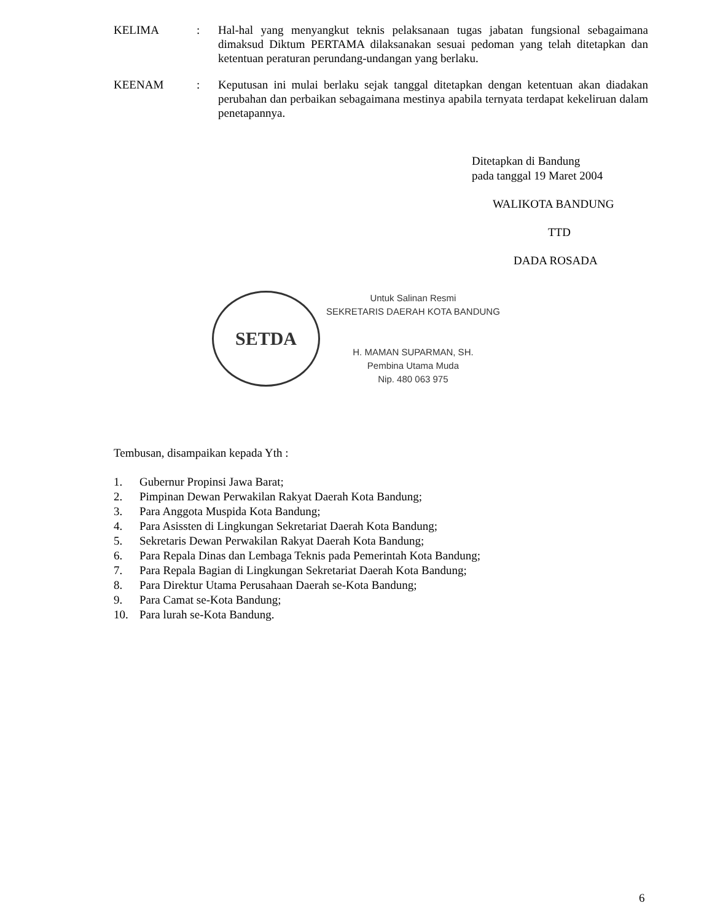KELIMA : Hal-hal yang menyangkut teknis pelaksanaan tugas jabatan fungsional sebagaimana dimaksud Diktum PERTAMA dilaksanakan sesuai pedoman yang telah ditetapkan dan ketentuan peraturan perundang-undangan yang berlaku.
KEENAM : Keputusan ini mulai berlaku sejak tanggal ditetapkan dengan ketentuan akan diadakan perubahan dan perbaikan sebagaimana mestinya apabila ternyata terdapat kekeliruan dalam penetapannya.
Ditetapkan di Bandung
pada tanggal 19 Maret 2004
WALIKOTA BANDUNG
TTD
DADA ROSADA
SETDA
Untuk Salinan Resmi
SEKRETARIS DAERAH KOTA BANDUNG
H. MAMAN SUPARMAN, SH.
Pembina Utama Muda
Nip. 480 063 975
Tembusan, disampaikan kepada Yth :
1. Gubernur Propinsi Jawa Barat;
2. Pimpinan Dewan Perwakilan Rakyat Daerah Kota Bandung;
3. Para Anggota Muspida Kota Bandung;
4. Para Asissten di Lingkungan Sekretariat Daerah Kota Bandung;
5. Sekretaris Dewan Perwakilan Rakyat Daerah Kota Bandung;
6. Para Repala Dinas dan Lembaga Teknis pada Pemerintah Kota Bandung;
7. Para Repala Bagian di Lingkungan Sekretariat Daerah Kota Bandung;
8. Para Direktur Utama Perusahaan Daerah se-Kota Bandung;
9. Para Camat se-Kota Bandung;
10. Para lurah se-Kota Bandung.
6